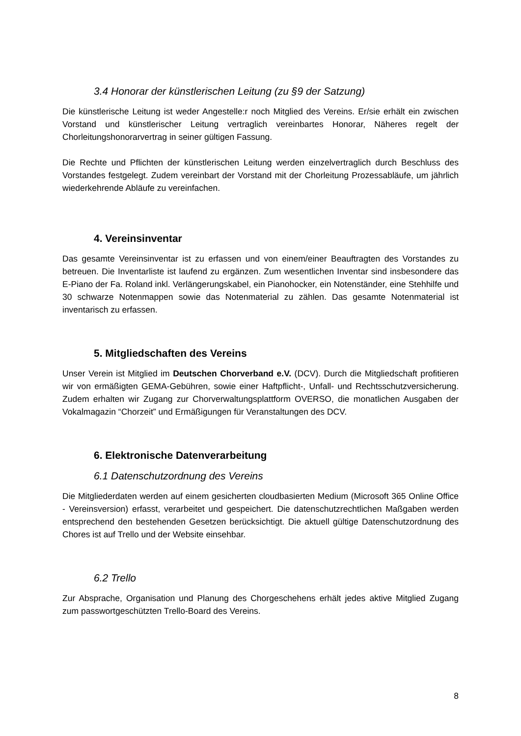3.4 Honorar der künstlerischen Leitung (zu §9 der Satzung)
Die künstlerische Leitung ist weder Angestelle:r noch Mitglied des Vereins. Er/sie erhält ein zwischen Vorstand und künstlerischer Leitung vertraglich vereinbartes Honorar, Näheres regelt der Chorleitungshonorarvertrag in seiner gültigen Fassung.
Die Rechte und Pflichten der künstlerischen Leitung werden einzelvertraglich durch Beschluss des Vorstandes festgelegt. Zudem vereinbart der Vorstand mit der Chorleitung Prozessabläufe, um jährlich wiederkehrende Abläufe zu vereinfachen.
4. Vereinsinventar
Das gesamte Vereinsinventar ist zu erfassen und von einem/einer Beauftragten des Vorstandes zu betreuen. Die Inventarliste ist laufend zu ergänzen. Zum wesentlichen Inventar sind insbesondere das E-Piano der Fa. Roland inkl. Verlängerungskabel, ein Pianohocker, ein Notenständer, eine Stehhilfe und 30 schwarze Notenmappen sowie das Notenmaterial zu zählen. Das gesamte Notenmaterial ist inventarisch zu erfassen.
5. Mitgliedschaften des Vereins
Unser Verein ist Mitglied im Deutschen Chorverband e.V. (DCV). Durch die Mitgliedschaft profitieren wir von ermäßigten GEMA-Gebühren, sowie einer Haftpflicht-, Unfall- und Rechtsschutzversicherung. Zudem erhalten wir Zugang zur Chorverwaltungsplattform OVERSO, die monatlichen Ausgaben der Vokalmagazin “Chorzeit” und Ermäßigungen für Veranstaltungen des DCV.
6. Elektronische Datenverarbeitung
6.1 Datenschutzordnung des Vereins
Die Mitgliederdaten werden auf einem gesicherten cloudbasierten Medium (Microsoft 365 Online Office - Vereinsversion) erfasst, verarbeitet und gespeichert. Die datenschutzrechtlichen Maßgaben werden entsprechend den bestehenden Gesetzen berücksichtigt. Die aktuell gültige Datenschutzordnung des Chores ist auf Trello und der Website einsehbar.
6.2 Trello
Zur Absprache, Organisation und Planung des Chorgeschehens erhält jedes aktive Mitglied Zugang zum passwortgeschützten Trello-Board des Vereins.
8